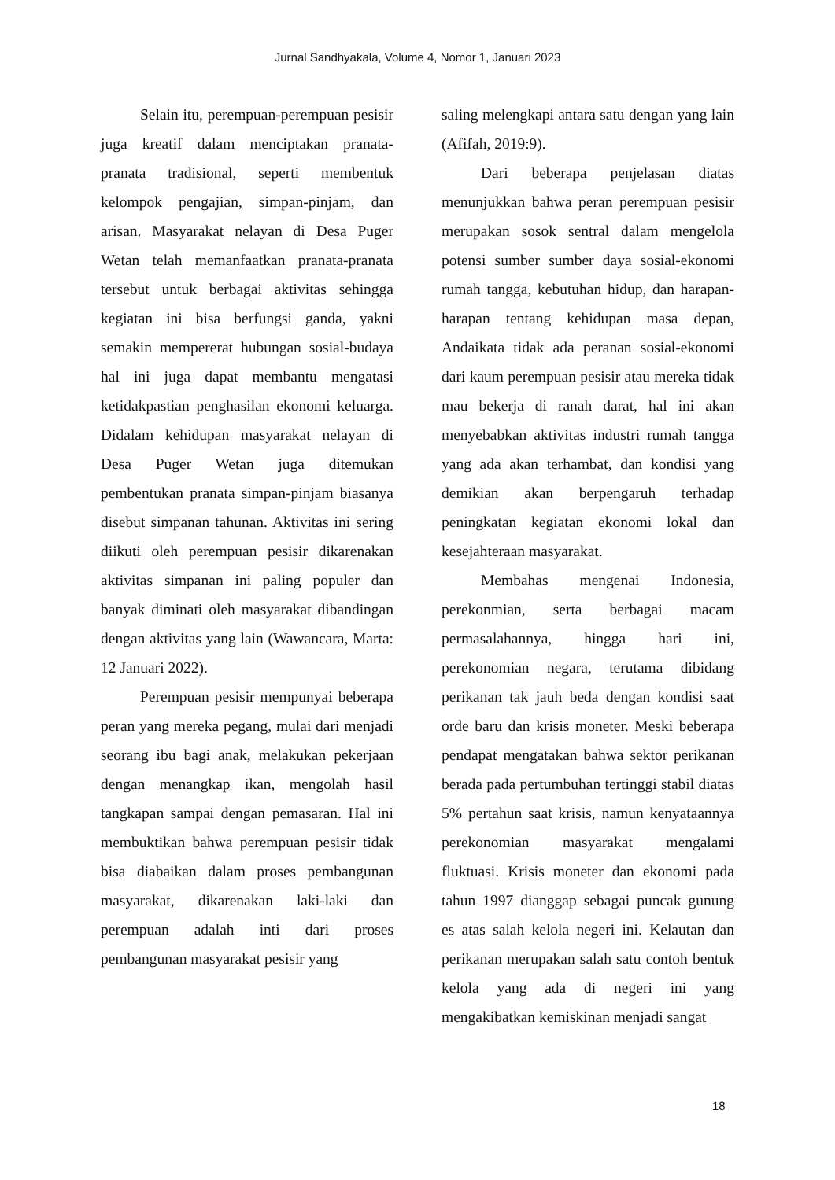Jurnal Sandhyakala, Volume 4, Nomor 1, Januari 2023
Selain itu, perempuan-perempuan pesisir juga kreatif dalam menciptakan pranata-pranata tradisional, seperti membentuk kelompok pengajian, simpan-pinjam, dan arisan. Masyarakat nelayan di Desa Puger Wetan telah memanfaatkan pranata-pranata tersebut untuk berbagai aktivitas sehingga kegiatan ini bisa berfungsi ganda, yakni semakin mempererat hubungan sosial-budaya hal ini juga dapat membantu mengatasi ketidakpastian penghasilan ekonomi keluarga. Didalam kehidupan masyarakat nelayan di Desa Puger Wetan juga ditemukan pembentukan pranata simpan-pinjam biasanya disebut simpanan tahunan. Aktivitas ini sering diikuti oleh perempuan pesisir dikarenakan aktivitas simpanan ini paling populer dan banyak diminati oleh masyarakat dibandingan dengan aktivitas yang lain (Wawancara, Marta: 12 Januari 2022).
Perempuan pesisir mempunyai beberapa peran yang mereka pegang, mulai dari menjadi seorang ibu bagi anak, melakukan pekerjaan dengan menangkap ikan, mengolah hasil tangkapan sampai dengan pemasaran. Hal ini membuktikan bahwa perempuan pesisir tidak bisa diabaikan dalam proses pembangunan masyarakat, dikarenakan laki-laki dan perempuan adalah inti dari proses pembangunan masyarakat pesisir yang
saling melengkapi antara satu dengan yang lain (Afifah, 2019:9).
Dari beberapa penjelasan diatas menunjukkan bahwa peran perempuan pesisir merupakan sosok sentral dalam mengelola potensi sumber sumber daya sosial-ekonomi rumah tangga, kebutuhan hidup, dan harapan-harapan tentang kehidupan masa depan, Andaikata tidak ada peranan sosial-ekonomi dari kaum perempuan pesisir atau mereka tidak mau bekerja di ranah darat, hal ini akan menyebabkan aktivitas industri rumah tangga yang ada akan terhambat, dan kondisi yang demikian akan berpengaruh terhadap peningkatan kegiatan ekonomi lokal dan kesejahteraan masyarakat.
Membahas mengenai Indonesia, perekonmian, serta berbagai macam permasalahannya, hingga hari ini, perekonomian negara, terutama dibidang perikanan tak jauh beda dengan kondisi saat orde baru dan krisis moneter. Meski beberapa pendapat mengatakan bahwa sektor perikanan berada pada pertumbuhan tertinggi stabil diatas 5% pertahun saat krisis, namun kenyataannya perekonomian masyarakat mengalami fluktuasi. Krisis moneter dan ekonomi pada tahun 1997 dianggap sebagai puncak gunung es atas salah kelola negeri ini. Kelautan dan perikanan merupakan salah satu contoh bentuk kelola yang ada di negeri ini yang mengakibatkan kemiskinan menjadi sangat
18